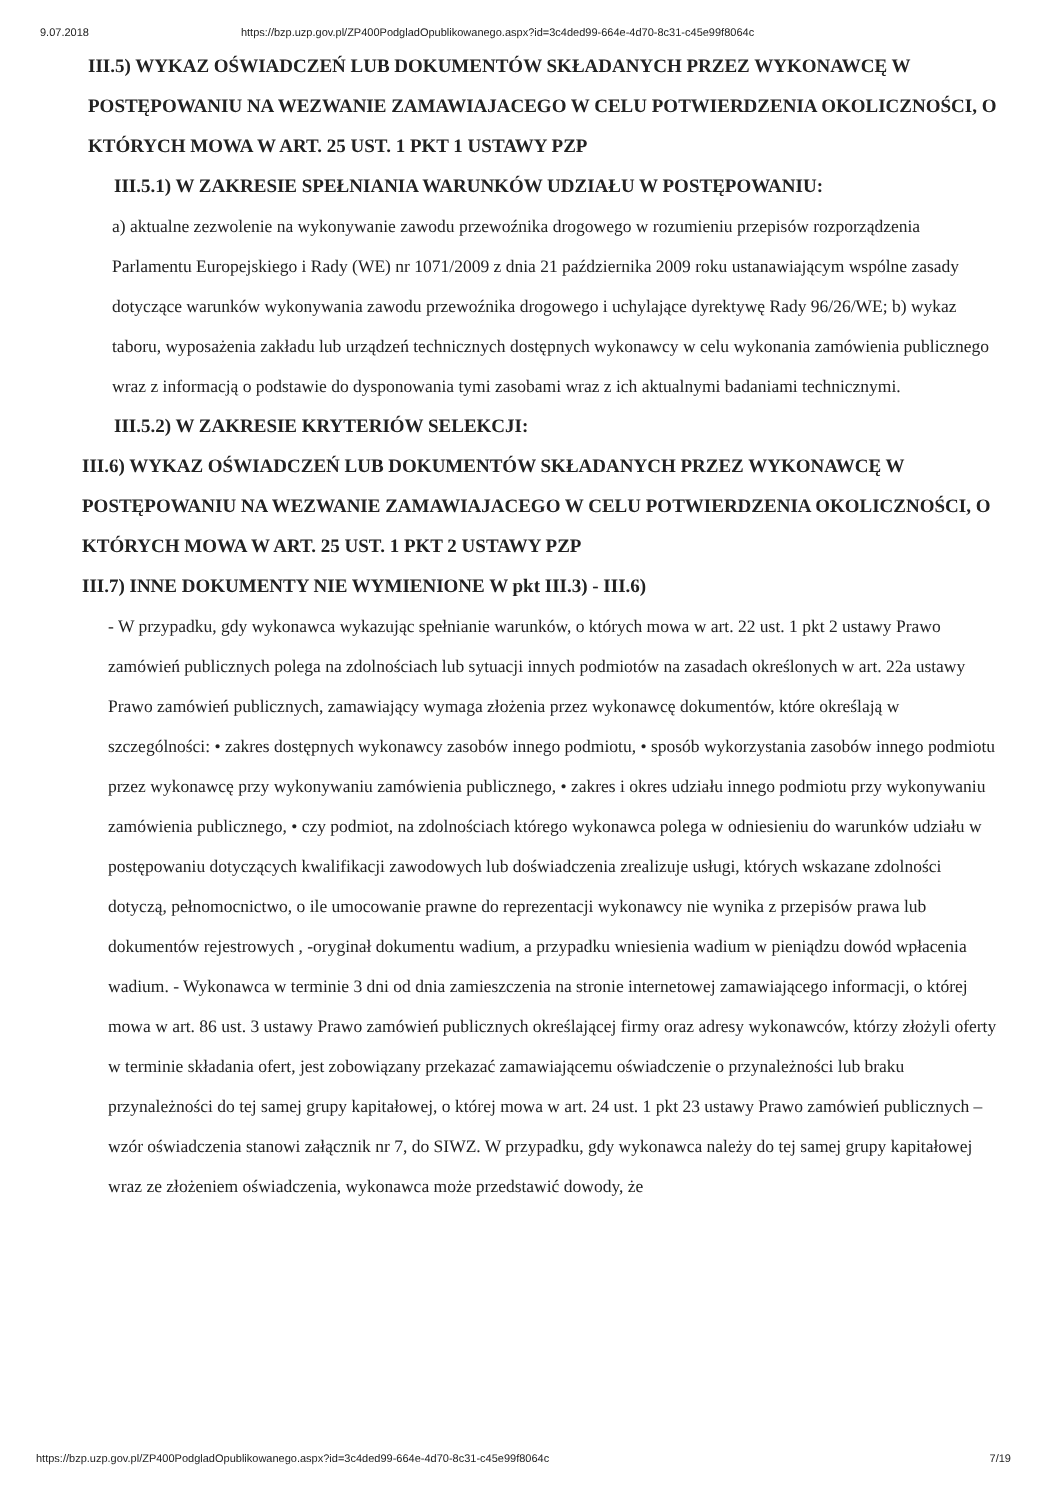9.07.2018 https://bzp.uzp.gov.pl/ZP400PodgladOpublikowanego.aspx?id=3c4ded99-664e-4d70-8c31-c45e99f8064c
III.5) WYKAZ OŚWIADCZEŃ LUB DOKUMENTÓW SKŁADANYCH PRZEZ WYKONAWCĘ W POSTĘPOWANIU NA WEZWANIE ZAMAWIAJACEGO W CELU POTWIERDZENIA OKOLICZNOŚCI, O KTÓRYCH MOWA W ART. 25 UST. 1 PKT 1 USTAWY PZP
III.5.1) W ZAKRESIE SPEŁNIANIA WARUNKÓW UDZIAŁU W POSTĘPOWANIU:
a) aktualne zezwolenie na wykonywanie zawodu przewoźnika drogowego w rozumieniu przepisów rozporządzenia Parlamentu Europejskiego i Rady (WE) nr 1071/2009 z dnia 21 października 2009 roku ustanawiającym wspólne zasady dotyczące warunków wykonywania zawodu przewoźnika drogowego i uchylające dyrektywę Rady 96/26/WE; b) wykaz taboru, wyposażenia zakładu lub urządzeń technicznych dostępnych wykonawcy w celu wykonania zamówienia publicznego wraz z informacją o podstawie do dysponowania tymi zasobami wraz z ich aktualnymi badaniami technicznymi.
III.5.2) W ZAKRESIE KRYTERIÓW SELEKCJI:
III.6) WYKAZ OŚWIADCZEŃ LUB DOKUMENTÓW SKŁADANYCH PRZEZ WYKONAWCĘ W POSTĘPOWANIU NA WEZWANIE ZAMAWIAJACEGO W CELU POTWIERDZENIA OKOLICZNOŚCI, O KTÓRYCH MOWA W ART. 25 UST. 1 PKT 2 USTAWY PZP
III.7) INNE DOKUMENTY NIE WYMIENIONE W pkt III.3) - III.6)
- W przypadku, gdy wykonawca wykazując spełnianie warunków, o których mowa w art. 22 ust. 1 pkt 2 ustawy Prawo zamówień publicznych polega na zdolnościach lub sytuacji innych podmiotów na zasadach określonych w art. 22a ustawy Prawo zamówień publicznych, zamawiający wymaga złożenia przez wykonawcę dokumentów, które określają w szczególności: • zakres dostępnych wykonawcy zasobów innego podmiotu, • sposób wykorzystania zasobów innego podmiotu przez wykonawcę przy wykonywaniu zamówienia publicznego, • zakres i okres udziału innego podmiotu przy wykonywaniu zamówienia publicznego, • czy podmiot, na zdolnościach którego wykonawca polega w odniesieniu do warunków udziału w postępowaniu dotyczących kwalifikacji zawodowych lub doświadczenia zrealizuje usługi, których wskazane zdolności dotyczą, pełnomocnictwo, o ile umocowanie prawne do reprezentacji wykonawcy nie wynika z przepisów prawa lub dokumentów rejestrowych , -oryginał dokumentu wadium, a przypadku wniesienia wadium w pieniądzu dowód wpłacenia wadium. - Wykonawca w terminie 3 dni od dnia zamieszczenia na stronie internetowej zamawiającego informacji, o której mowa w art. 86 ust. 3 ustawy Prawo zamówień publicznych określającej firmy oraz adresy wykonawców, którzy złożyli oferty w terminie składania ofert, jest zobowiązany przekazać zamawiającemu oświadczenie o przynależności lub braku przynależności do tej samej grupy kapitałowej, o której mowa w art. 24 ust. 1 pkt 23 ustawy Prawo zamówień publicznych – wzór oświadczenia stanowi załącznik nr 7, do SIWZ. W przypadku, gdy wykonawca należy do tej samej grupy kapitałowej wraz ze złożeniem oświadczenia, wykonawca może przedstawić dowody, że
https://bzp.uzp.gov.pl/ZP400PodgladOpublikowanego.aspx?id=3c4ded99-664e-4d70-8c31-c45e99f8064c 7/19